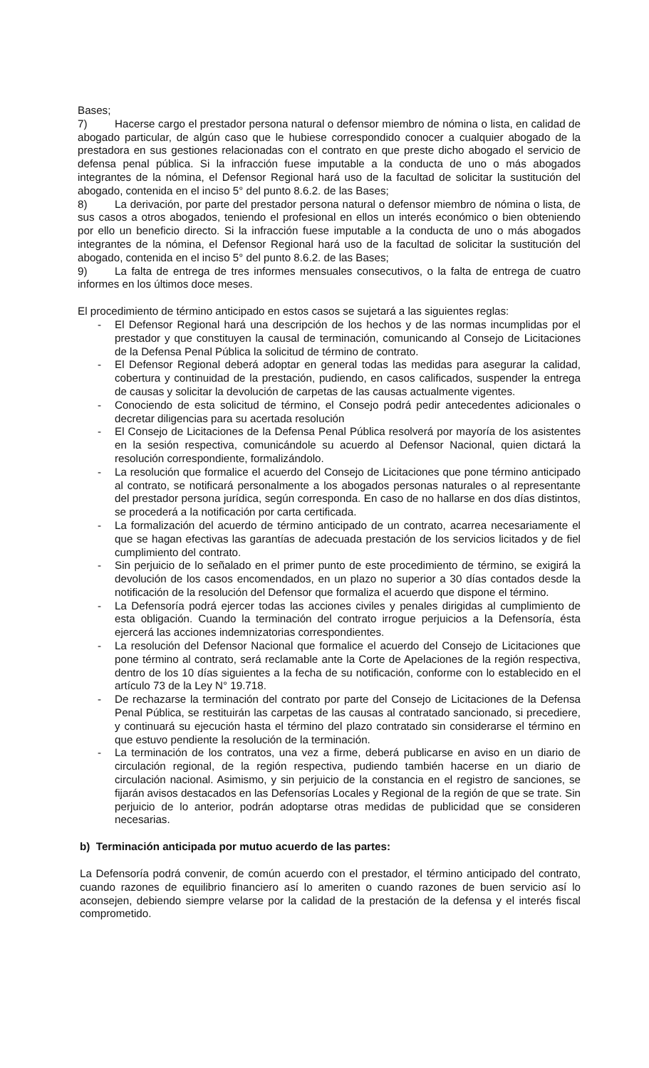Bases;
7) Hacerse cargo el prestador persona natural o defensor miembro de nómina o lista, en calidad de abogado particular, de algún caso que le hubiese correspondido conocer a cualquier abogado de la prestadora en sus gestiones relacionadas con el contrato en que preste dicho abogado el servicio de defensa penal pública. Si la infracción fuese imputable a la conducta de uno o más abogados integrantes de la nómina, el Defensor Regional hará uso de la facultad de solicitar la sustitución del abogado, contenida en el inciso 5° del punto 8.6.2. de las Bases;
8) La derivación, por parte del prestador persona natural o defensor miembro de nómina o lista, de sus casos a otros abogados, teniendo el profesional en ellos un interés económico o bien obteniendo por ello un beneficio directo. Si la infracción fuese imputable a la conducta de uno o más abogados integrantes de la nómina, el Defensor Regional hará uso de la facultad de solicitar la sustitución del abogado, contenida en el inciso 5° del punto 8.6.2. de las Bases;
9) La falta de entrega de tres informes mensuales consecutivos, o la falta de entrega de cuatro informes en los últimos doce meses.
El procedimiento de término anticipado en estos casos se sujetará a las siguientes reglas:
- El Defensor Regional hará una descripción de los hechos y de las normas incumplidas por el prestador y que constituyen la causal de terminación, comunicando al Consejo de Licitaciones de la Defensa Penal Pública la solicitud de término de contrato.
- El Defensor Regional deberá adoptar en general todas las medidas para asegurar la calidad, cobertura y continuidad de la prestación, pudiendo, en casos calificados, suspender la entrega de causas y solicitar la devolución de carpetas de las causas actualmente vigentes.
- Conociendo de esta solicitud de término, el Consejo podrá pedir antecedentes adicionales o decretar diligencias para su acertada resolución
- El Consejo de Licitaciones de la Defensa Penal Pública resolverá por mayoría de los asistentes en la sesión respectiva, comunicándole su acuerdo al Defensor Nacional, quien dictará la resolución correspondiente, formalizándolo.
- La resolución que formalice el acuerdo del Consejo de Licitaciones que pone término anticipado al contrato, se notificará personalmente a los abogados personas naturales o al representante del prestador persona jurídica, según corresponda. En caso de no hallarse en dos días distintos, se procederá a la notificación por carta certificada.
- La formalización del acuerdo de término anticipado de un contrato, acarrea necesariamente el que se hagan efectivas las garantías de adecuada prestación de los servicios licitados y de fiel cumplimiento del contrato.
- Sin perjuicio de lo señalado en el primer punto de este procedimiento de término, se exigirá la devolución de los casos encomendados, en un plazo no superior a 30 días contados desde la notificación de la resolución del Defensor que formaliza el acuerdo que dispone el término.
- La Defensoría podrá ejercer todas las acciones civiles y penales dirigidas al cumplimiento de esta obligación. Cuando la terminación del contrato irrogue perjuicios a la Defensoría, ésta ejercerá las acciones indemnizatorias correspondientes.
- La resolución del Defensor Nacional que formalice el acuerdo del Consejo de Licitaciones que pone término al contrato, será reclamable ante la Corte de Apelaciones de la región respectiva, dentro de los 10 días siguientes a la fecha de su notificación, conforme con lo establecido en el artículo 73 de la Ley N° 19.718.
- De rechazarse la terminación del contrato por parte del Consejo de Licitaciones de la Defensa Penal Pública, se restituirán las carpetas de las causas al contratado sancionado, si precediere, y continuará su ejecución hasta el término del plazo contratado sin considerarse el término en que estuvo pendiente la resolución de la terminación.
- La terminación de los contratos, una vez a firme, deberá publicarse en aviso en un diario de circulación regional, de la región respectiva, pudiendo también hacerse en un diario de circulación nacional. Asimismo, y sin perjuicio de la constancia en el registro de sanciones, se fijarán avisos destacados en las Defensorías Locales y Regional de la región de que se trate. Sin perjuicio de lo anterior, podrán adoptarse otras medidas de publicidad que se consideren necesarias.
b) Terminación anticipada por mutuo acuerdo de las partes:
La Defensoría podrá convenir, de común acuerdo con el prestador, el término anticipado del contrato, cuando razones de equilibrio financiero así lo ameriten o cuando razones de buen servicio así lo aconsejen, debiendo siempre velarse por la calidad de la prestación de la defensa y el interés fiscal comprometido.